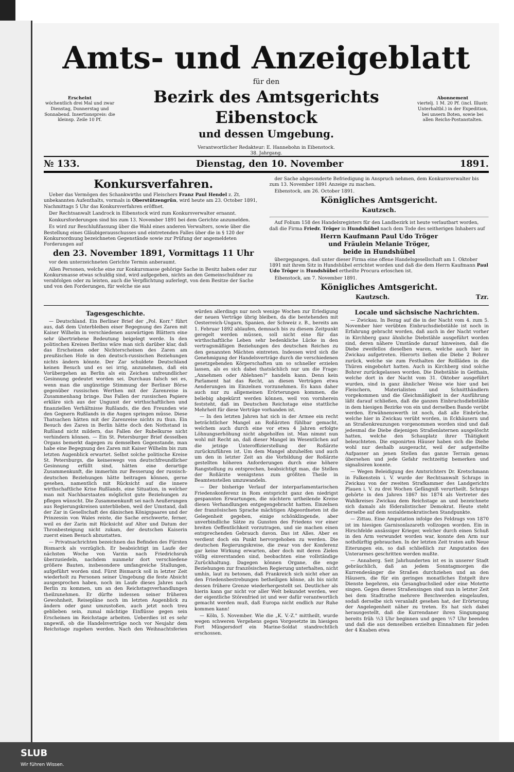Amts- und Anzeigeblatt
Erscheint
wöchentlich drei Mal und zwar Dienstag, Donnerstag und Sonnabend. Insertionspreis: die kleinsp. Zeile 10 Pf.
für den
Bezirk des Amtsgerichts Eibenstock
und dessen Umgebung.
Abonnement
viertelj. 1 M. 20 Pf. (incl. Illustr. Unterhaltbl.) in der Expedition, bei unsern Boten, sowie bei allen Reichs-Postanstalten.
Verantwortlicher Redakteur: E. Hannebohn in Eibenstock.
38. Jahrgang.
№ 133. Dienstag, den 10. November 1891.
Konkursverfahren.
Ueber das Vermögen des Schankwirths und Fleischers Franz Paul Hendel z. Zt. unbekannten Aufenthalts, vormals in Oberstützengrün, wird heute am 23. October 1891, Nachmittags 5 Uhr das Konkursverfahren eröffnet.
Der Rechtsanwalt Landrock in Eibenstock wird zum Konkursverwalter ernannt.
Konkursforderungen sind bis zum 13. November 1891 bei dem Gerichte anzumelden.
Es wird zur Beschlußfassung über die Wahl eines anderen Verwalters, sowie über die Bestellung eines Gläubigerausschusses und eintretenden Falles über die in § 120 der Konkursordnung bezeichneten Gegenstände sowie zur Prüfung der angemeldeten Forderungen auf
den 23. November 1891, Vormittags 11 Uhr
vor dem unterzeichneten Gerichte Termin anberaumt.
Allen Personen, welche eine zur Konkursmasse gehörige Sache in Besitz haben oder zur Konkursmasse etwas schuldig sind, wird aufgegeben, nichts an den Gemeinschuldner zu verabfolgen oder zu leisten, auch die Verpflichtung auferlegt, von dem Besitze der Sache und von den Forderungen, für welche sie aus
der Sache abgesonderte Befriedigung in Anspruch nehmen, dem Konkursverwalter bis zum 13. November 1891 Anzeige zu machen.
Eibenstock, am 26. October 1891.
Königliches Amtsgericht.
Kautzsch.
Auf Folium 158 des Handelsregisters für den Landbezirk ist heute verlautbart worden, daß die Firma Friedr. Tröger in Hundshübel nach dem Tode des seitherigen Inhabers auf
Herrn Kaufmann Paul Udo Tröger
und Fräulein Melanie Tröger,
beide in Hundshübel
übergegangen, daß unter dieser Firma eine offene Handelsgesellschaft am 1. Oktober 1891 mit ihrem Sitz in Hundshübel errichtet worden und daß die dem Herrn Kaufmann Paul Udo Tröger in Hundshübel ertheilte Procura erloschen ist.
Eibenstock, am 7. November 1891.
Königliches Amtsgericht.
Kautzsch. Tzr.
Tagesgeschichte.
— Deutschland. Ein Berliner Brief der „Pol. Korr." führt aus, daß dem Unterbleiben einer Begegnung des Zaren mit Kaiser Wilhelm in verschiedenen auswärtigen Blättern eine sehr übertriebene Bedeutung beigelegt werde. In den politischen Kreisen Berlins wäre man sich darüber klar, daß das Erscheinen oder Nichterscheinen des Zaren am preußischen Hofe in den deutsch-russischen Beziehungen nichts ändern könnte. Der Zar schuldete Deutschland keinen Besuch und es sei irrig, anzunehmen, daß ein Vorübergehen an Berlin als ein Zeichen unfreundlicher Gesinnung gedeutet worden sei. Durchaus falsch sei es, wenn man die ungünstige Stimmung der Berliner Börse gegenüber russischen Werthen mit der Zarenreise in Zusammenhang bringe. Das Fallen der russischen Papiere erkläre sich aus der Ungunst der wirthschaftlichen und finanziellen Verhältnisse Rußlands, die den Freunden wie den Gegnern Rußlands in die Augen springen müsse. Diese Thatsachen hätten mit der Zarenreise nichts zu thun. Ein Besuch des Zaren in Berlin hätte doch den Nothstand in Rußland nicht mildern, das Fallen der Rubelkurse nicht verhindern können. — Ein St. Petersburger Brief desselben Organs bemerkt dagegen zu demselben Gegenstande, man habe eine Begegnung des Zaren mit Kaiser Wilhelm bis zum letzten Augenblick erwartet. Selbst solche politische Kreise St. Petersburgs, die keineswegs von deutschfreundlicher Gesinnung erfüllt sind, hätten eine derartige Zusammenkunft, die immerhin zur Besserung der russisch-deutschen Beziehungen hätte beitragen können, gerne gesehen, namentlich mit Rücksicht auf die innere wirthschaftliche Krise Rußlands, eine Situation, in welcher man mit Nachbarstaaten möglichst gute Beziehungen zu pflegen wünscht. Die Zusammenkunft sei nach Aeußerungen aus Regierungskreisen unterblieben, weil der Umstand, daß der Zar in Gesellschaft des dänischen Königspaares und der Prinzessin von Wales reiste, die Sache erschwerte, ferner, weil es der Zarin mit Rücksicht auf Alter und Datum der Thronbesteigung nicht zukam, der deutschen Kaiserin zuerst einen Besuch abzustatten.
— Privatnachrichten bezeichnen das Befinden des Fürsten Bismarck als vorzüglich. Er beabsichtigt im Laufe der nächsten Woche von Varzin nach Friedrichsruh überzusiedeln, nachdem nunmehr dort verschiedene größere Bauten, insbesondere umfangreiche Stallungen, aufgeführt worden sind. Fürst Bismarck soll in letzter Zeit wiederholt zu Personen seiner Umgebung die feste Absicht ausgesprochen haben, noch im Laufe dieses Jahres nach Berlin zu kommen, um an den Reichstagsverhandlungen theilzunehmen. Er dürfte indessen seiner früheren Gewohnheit, Reisepläne noch im letzten Augenblick zu ändern oder ganz umzustoßen, auch jetzt noch treu geblieben sein, zumal mächtige Einflüsse gegen sein Erscheinen im Reichstage arbeiten. Ueberdies ist es sehr ungewiß, ob die Handelsverträge noch vor Neujahr dem Reichstage zugehen werden. Nach den Weihnachtsferien würden allerdings nur noch wenige Wochen zur Erledigung der neuen Verträge übrig bleiben, da die bestehenden mit Oesterreich-Ungarn, Spanien, der Schweiz z. B., bereits am 1. Februar 1892 ablaufen, demnach bis zu diesem Zeitpunkt geregelt werden müssen, soll nicht eine für das wirthschaftliche Leben sehr bedenkliche Lücke in den vertragsmäßigen Beziehungen des deutschen Reiches zu den genannten Mächten eintreten. Indessen wird sich die Genehmigung der Handelsverträge durch die verschiedenen gesetzgebenden Körperschaften um so schneller erzielen lassen, als es sich dabei thatsächlich nur um die Frage: „Annehmen oder Ablehnen?" handeln kann. Denn kein Parlament hat das Recht, an diesen Verträgen etwa Aenderungen im Einzelnen vorzunehmen. Es kann daher auch nur zu allgemeinen Erörterungen kommen, die beliebig abgekürzt werden können, weil von vornherein feststeht, daß im Deutschen Reichstage eine stattliche Mehrheit für diese Verträge vorhanden ist.
— In den letzten Jahren hat sich in der Armee ein recht beträchtlicher Mangel an Roßärzten fühlbar gemacht, welchem auch durch eine vor etwa 4 Jahren erfolgte Löhnungserhöhung nicht abgeholfen ist. Man nimmt nun wohl mit Recht an, daß dieser Mangel im Wesentlichen auf die jetzige Unteroffizierstellung der Roßärzte zurückzuführen ist. Um dem Mangel abzuhelfen und auch um den in letzter Zeit an die Vorbildung der Roßärzte gestellten höheren Anforderungen durch eine höhere Rangstellung zu entsprechen, beabsichtigt man, die Stellen der Roßärzte wenigstens zum größten Theile in Beamtenstellen umzuwandeln.
— Der bisherige Verlauf der interparlamentarischen Friedenskonferenz in Rom entspricht ganz den niedrigst gespannten Erwartungen, die nüchtern urtheilende Kreise diesen Verhandlungen entgegengebracht hatten. Einzelnen der französischen Sprache mächtigen Abgeordneten ist die Gelegenheit gegeben, einige schönklingende, aber unverbindliche Sätze zu Gunsten des Friedens vor einer breiten Oeffentlichkeit vorzutragen, und sie machen einen entsprechenden Gebrauch davon. Das ist Alles. Aber es verdient doch ein Punkt hervorgehoben zu werden. Die deutschen Regierungskreise, die zwar von der Konferenz gar keine Wirkung erwarten, aber doch mit deren Zielen völlig einverstanden sind, beobachten eine vollständige Zurückhaltung. Dagegen können Organe, die enge Beziehungen zur französischen Regierung unterhalten, nicht umhin, laut zu betonen, daß Frankreich sich nicht eher an den Friedensbestrebungen betheiligen könne, als bis nicht dessen frühere Grenze wiederhergestellt sei. Deutlicher als hierin kann gar nicht vor aller Welt bekundet werden, wer der eigentliche Störenfried ist und wer dafür verantwortlich gemacht werden muß, daß Europa nicht endlich zur Ruhe kommen kann!
— Köln, 5. November. Wie die „K. V.-Z." mittheilt, wurde wegen schweren Vergehens gegen Vorgesetzte im hiesigen Fort Müngersdorf ein Marine-Soldat standrechtlich erschossen.
Locale und sächsische Nachrichten.
— Zwickau. In Bezug auf die in der Nacht vom 4. zum 5. November hier verübten Einbruchsdiebstähle ist noch in Erfahrung gebracht worden, daß auch in der Nacht vorher in Kirchberg ganz ähnliche Diebstähle ausgeführt worden sind, deren nähere Umstände darauf hinweisen, daß die Diebe zweifellos dieselben waren, welche auch hier in Zwickau aufgetreten. Hierorts ließen die Diebe 2 Bohrer zurück, welche sie zum Festhalten der Rollläden in die Thüren eingebohrt hatten. Auch in Kirchberg sind solche Bohrer zurückgelassen worden. Die Diebstähle in Geithain, welche dort in der Nacht vom 31. Oktober ausgeführt wurden, sind in ganz ähnlicher Weise wie hier und bei Fleischern, Materialisten und Schnitthändlern vorgekommen und die Gleichmäßigkeit in der Ausführung läßt darauf schließen, daß die ganzen Einbruchsdiebstähle in dem hiesigen Bezirke von ein und derselben Bande verübt werden. Erwähnenswerth ist noch, daß alle Einbrüche, welche hier in Zwickau verübt worden, in Eckhäusern und an Straßenkreuzungen vorgenommen worden sind und daß jedesmal die Diebe diejenigen Straßenlaternen ausgelöscht hatten, welche den Schauplatz ihrer Thätigkeit beleuchteten. Die exponirten Häuser haben sich die Diebe wohl nur deshalb ausgesucht, weil der aufgestellte Aufpasser an jenen Stellen das ganze Terrain genau übersehen und jede Gefahr rechtzeitig bemerken und signalisiren konnte.
— Wegen Beleidigung des Amtsrichters Dr. Kretschmann in Falkenstein i. V. wurde der Rechtsanwalt Schraps in Zwickau von der zweiten Strafkammer des Landgerichts Plauen i. V. zu drei Wochen Gefängniß verurtheilt. Schraps gehörte in den Jahren 1867 bis 1874 als Vertreter des Wahlkreises Zwickau dem Reichstage an und bezeichnete sich damals als föderalistischer Demokrat. Heute steht derselbe auf dem sozialdemokratischen Standpunkte.
— Zittau. Eine Amputation infolge des Feldzugs von 1870 ist im hiesigen Garnisonlazareth vollzogen worden. Ein in Hirschfelde ansässiger Krieger, welcher durch einen Schuß in den Arm verwundet worden war, konnte den Arm nur nothdürftig gebrauchen. In der letzten Zeit traten aufs Neue Eiterungen ein, so daß schließlich zur Amputation des Unterarmes geschritten werden mußte.
— Annaberg. Seit Jahrhunderten ist es in unserer Stadt gebräuchlich, daß an jedem Sonntagmorgen die Kurrendesänger die Straßen durchziehen und an den Häusern, die für ein geringes monatliches Entgelt ihre Dienste begehren, ein Gesangbuchslied oder eine Motette singen. Gegen dieses Straßensingen sind nun in letzter Zeit bei dem Stadtrathe mehrere Beschwerden eingelaufen, sodaß derselbe sich veranlaßt gesehen hat, der Erörterung der Angelegenheit näher zu treten. Es hat sich dabei herausgestellt, daß die Kurrendaner ihren Singumgang bereits früh ½3 Uhr beginnen und gegen ½7 Uhr beenden und daß die aus demselben erzielten Einnahmen für jeden der 4 Knaben etwa
SLUB
Wir führen Wissen.